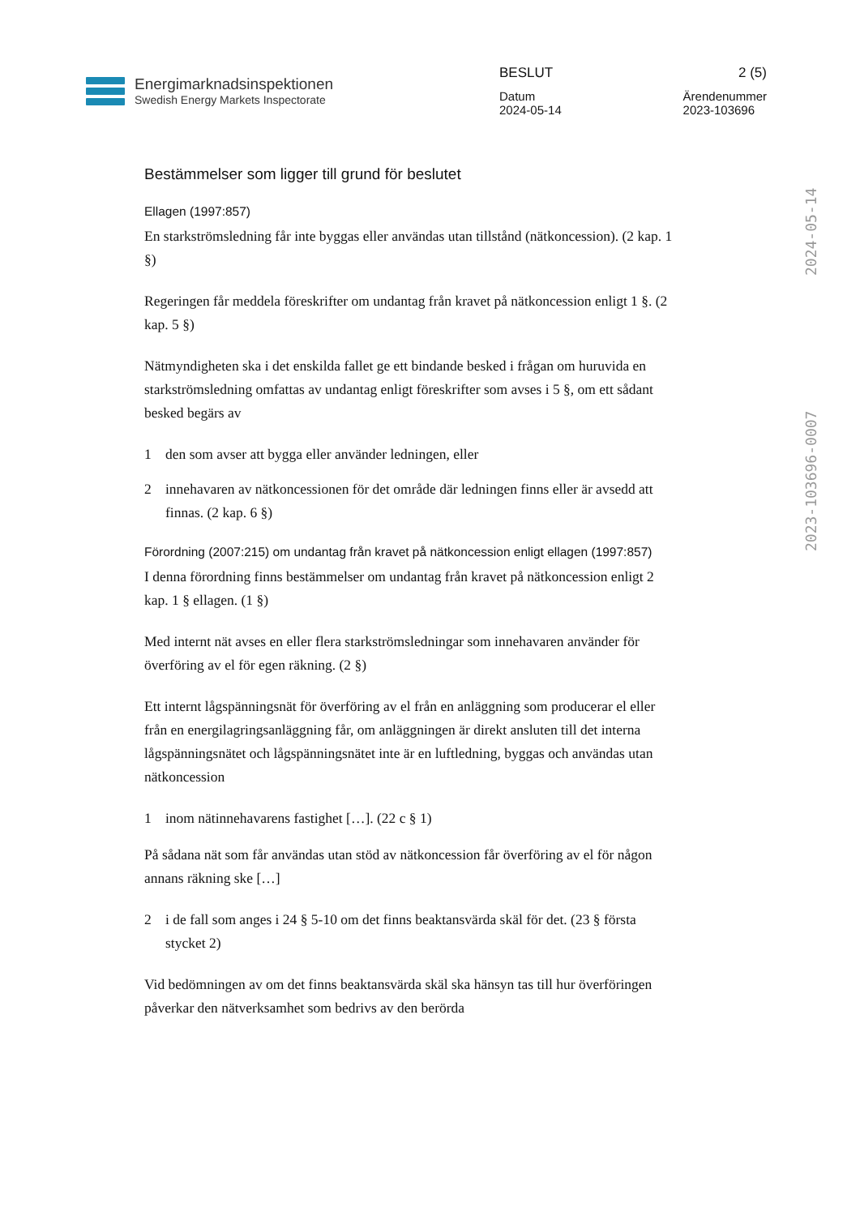Energimarknadsinspektionen
Swedish Energy Markets Inspectorate
BESLUT 2 (5)
Datum
2024-05-14 Ärendenummer
2023-103696
2024-05-14
2023-103696-0007
Bestämmelser som ligger till grund för beslutet
Ellagen (1997:857)
En starkströmsledning får inte byggas eller användas utan tillstånd (nätkoncession). (2 kap. 1 §)
Regeringen får meddela föreskrifter om undantag från kravet på nätkoncession enligt 1 §. (2 kap. 5 §)
Nätmyndigheten ska i det enskilda fallet ge ett bindande besked i frågan om huruvida en starkströmsledning omfattas av undantag enligt föreskrifter som avses i 5 §, om ett sådant besked begärs av
1 den som avser att bygga eller använder ledningen, eller
2 innehavaren av nätkoncessionen för det område där ledningen finns eller är avsedd att finnas. (2 kap. 6 §)
Förordning (2007:215) om undantag från kravet på nätkoncession enligt ellagen (1997:857)
I denna förordning finns bestämmelser om undantag från kravet på nätkoncession enligt 2 kap. 1 § ellagen. (1 §)
Med internt nät avses en eller flera starkströmsledningar som innehavaren använder för överföring av el för egen räkning. (2 §)
Ett internt lågspänningsnät för överföring av el från en anläggning som producerar el eller från en energilagringsanläggning får, om anläggningen är direkt ansluten till det interna lågspänningsnätet och lågspänningsnätet inte är en luftledning, byggas och användas utan nätkoncession
1 inom nätinnehavarens fastighet […]. (22 c § 1)
På sådana nät som får användas utan stöd av nätkoncession får överföring av el för någon annans räkning ske […]
2 i de fall som anges i 24 § 5-10 om det finns beaktansvärda skäl för det. (23 § första stycket 2)
Vid bedömningen av om det finns beaktansvärda skäl ska hänsyn tas till hur överföringen påverkar den nätverksamhet som bedrivs av den berörda